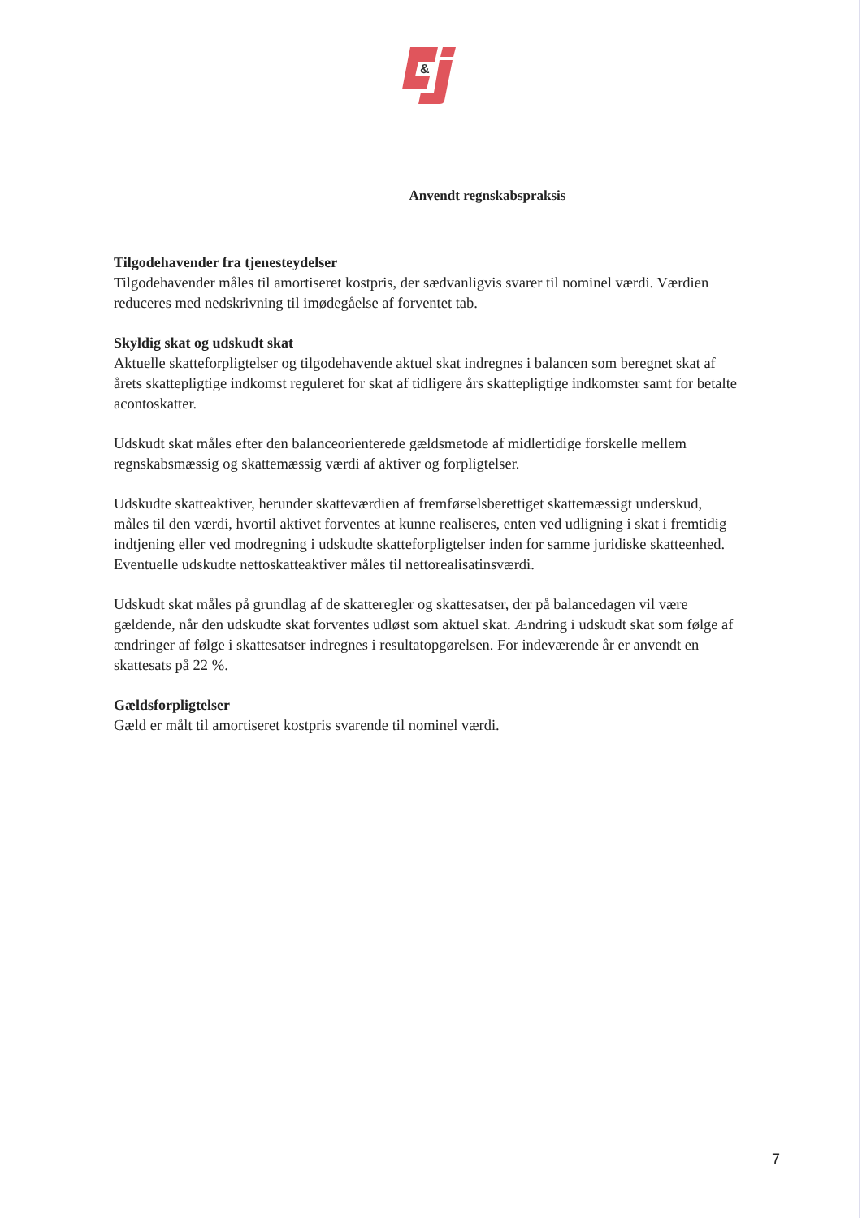&
Anvendt regnskabspraksis
Tilgodehavender fra tjenesteydelser
Tilgodehavender måles til amortiseret kostpris, der sædvanligvis svarer til nominel værdi. Værdien reduceres med nedskrivning til imødegåelse af forventet tab.
Skyldig skat og udskudt skat
Aktuelle skatteforpligtelser og tilgodehavende aktuel skat indregnes i balancen som beregnet skat af årets skattepligtige indkomst reguleret for skat af tidligere års skattepligtige indkomster samt for betalte acontoskatter.
Udskudt skat måles efter den balanceorienterede gældsmetode af midlertidige forskelle mellem regnskabsmæssig og skattemæssig værdi af aktiver og forpligtelser.
Udskudte skatteaktiver, herunder skatteværdien af fremførselsberettiget skattemæssigt underskud, måles til den værdi, hvortil aktivet forventes at kunne realiseres, enten ved udligning i skat i fremtidig indtjening eller ved modregning i udskudte skatteforpligtelser inden for samme juridiske skatteenhed. Eventuelle udskudte nettoskatteaktiver måles til nettorealisatinsværdi.
Udskudt skat måles på grundlag af de skatteregler og skattesatser, der på balancedagen vil være gældende, når den udskudte skat forventes udløst som aktuel skat. Ændring i udskudt skat som følge af ændringer af følge i skattesatser indregnes i resultatopgørelsen. For indeværende år er anvendt en skattesats på 22 %.
Gældsforpligtelser
Gæld er målt til amortiseret kostpris svarende til nominel værdi.
7